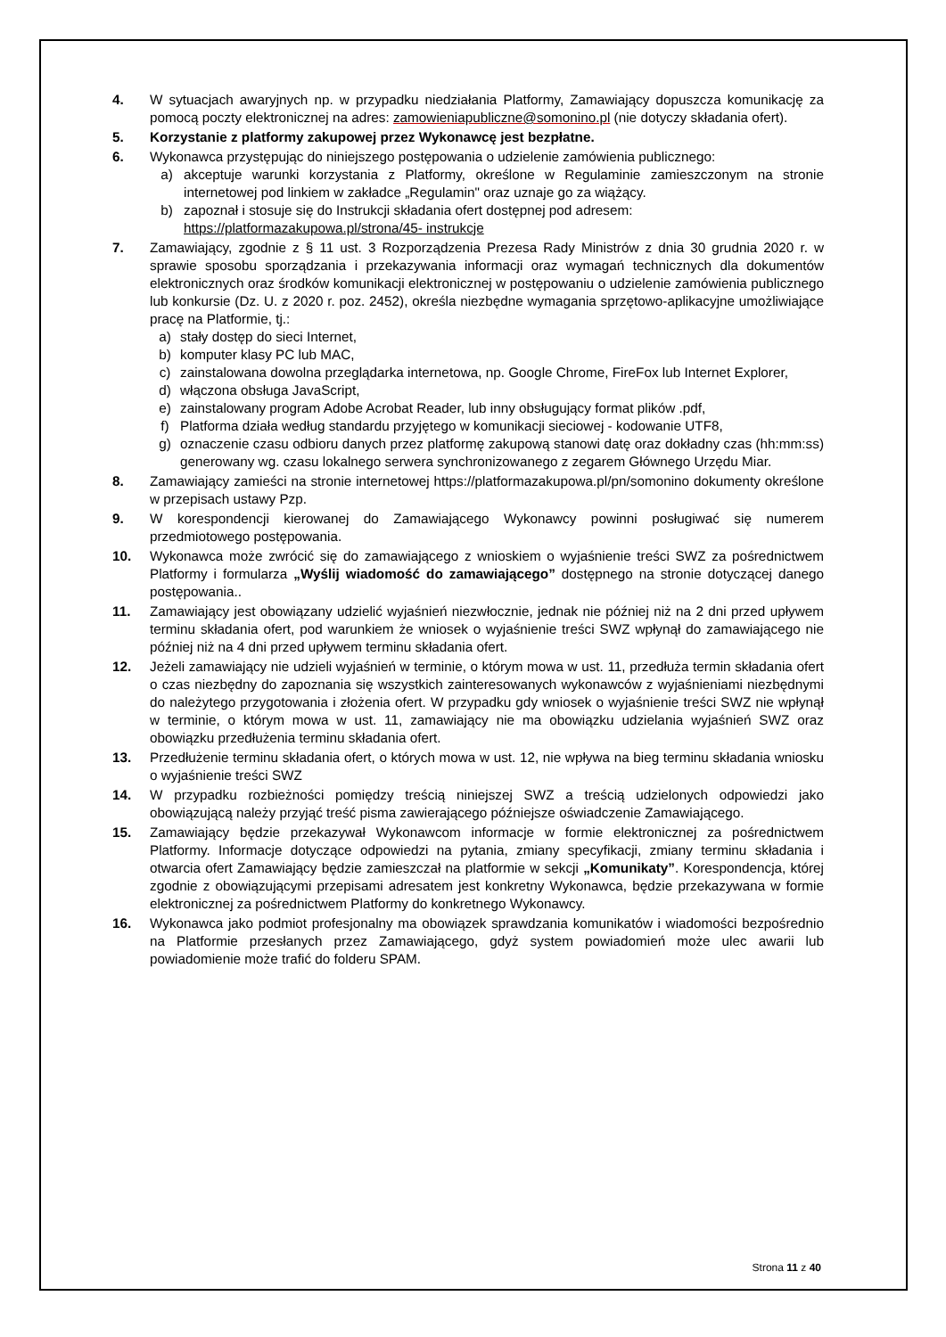4. W sytuacjach awaryjnych np. w przypadku niedziałania Platformy, Zamawiający dopuszcza komunikację za pomocą poczty elektronicznej na adres: zamowieniapubliczne@somonino.pl (nie dotyczy składania ofert).
5. Korzystanie z platformy zakupowej przez Wykonawcę jest bezpłatne.
6. Wykonawca przystępując do niniejszego postępowania o udzielenie zamówienia publicznego:
a) akceptuje warunki korzystania z Platformy, określone w Regulaminie zamieszczonym na stronie internetowej pod linkiem w zakładce „Regulamin" oraz uznaje go za wiążący.
b) zapoznał i stosuje się do Instrukcji składania ofert dostępnej pod adresem:
https://platformazakupowa.pl/strona/45- instrukcje
7. Zamawiający, zgodnie z § 11 ust. 3 Rozporządzenia Prezesa Rady Ministrów z dnia 30 grudnia 2020 r. w sprawie sposobu sporządzania i przekazywania informacji oraz wymagań technicznych dla dokumentów elektronicznych oraz środków komunikacji elektronicznej w postępowaniu o udzielenie zamówienia publicznego lub konkursie (Dz. U. z 2020 r. poz. 2452), określa niezbędne wymagania sprzętowo-aplikacyjne umożliwiające pracę na Platformie, tj.:
a) stały dostęp do sieci Internet,
b) komputer klasy PC lub MAC,
c) zainstalowana dowolna przeglądarka internetowa, np. Google Chrome, FireFox lub Internet Explorer,
d) włączona obsługa JavaScript,
e) zainstalowany program Adobe Acrobat Reader, lub inny obsługujący format plików .pdf,
f) Platforma działa według standardu przyjętego w komunikacji sieciowej - kodowanie UTF8,
g) oznaczenie czasu odbioru danych przez platformę zakupową stanowi datę oraz dokładny czas (hh:mm:ss) generowany wg. czasu lokalnego serwera synchronizowanego z zegarem Głównego Urzędu Miar.
8. Zamawiający zamieści na stronie internetowej https://platformazakupowa.pl/pn/somonino dokumenty określone w przepisach ustawy Pzp.
9. W korespondencji kierowanej do Zamawiającego Wykonawcy powinni posługiwać się numerem przedmiotowego postępowania.
10. Wykonawca może zwrócić się do zamawiającego z wnioskiem o wyjaśnienie treści SWZ za pośrednictwem Platformy i formularza „Wyślij wiadomość do zamawiającego” dostępnego na stronie dotyczącej danego postępowania..
11. Zamawiający jest obowiązany udzielić wyjaśnień niezwłocznie, jednak nie później niż na 2 dni przed upływem terminu składania ofert, pod warunkiem że wniosek o wyjaśnienie treści SWZ wpłynął do zamawiającego nie później niż na 4 dni przed upływem terminu składania ofert.
12. Jeżeli zamawiający nie udzieli wyjaśnień w terminie, o którym mowa w ust. 11, przedłuża termin składania ofert o czas niezbędny do zapoznania się wszystkich zainteresowanych wykonawców z wyjaśnieniami niezbędnymi do należytego przygotowania i złożenia ofert. W przypadku gdy wniosek o wyjaśnienie treści SWZ nie wpłynął w terminie, o którym mowa w ust. 11, zamawiający nie ma obowiązku udzielania wyjaśnień SWZ oraz obowiązku przedłużenia terminu składania ofert.
13. Przedłużenie terminu składania ofert, o których mowa w ust. 12, nie wpływa na bieg terminu składania wniosku o wyjaśnienie treści SWZ
14. W przypadku rozbieżności pomiędzy treścią niniejszej SWZ a treścią udzielonych odpowiedzi jako obowiązującą należy przyjąć treść pisma zawierającego późniejsze oświadczenie Zamawiającego.
15. Zamawiający będzie przekazywał Wykonawcom informacje w formie elektronicznej za pośrednictwem Platformy. Informacje dotyczące odpowiedzi na pytania, zmiany specyfikacji, zmiany terminu składania i otwarcia ofert Zamawiający będzie zamieszczał na platformie w sekcji „Komunikaty”. Korespondencja, której zgodnie z obowiązującymi przepisami adresatem jest konkretny Wykonawca, będzie przekazywana w formie elektronicznej za pośrednictwem Platformy do konkretnego Wykonawcy.
16. Wykonawca jako podmiot profesjonalny ma obowiązek sprawdzania komunikatów i wiadomości bezpośrednio na Platformie przesłanych przez Zamawiającego, gdyż system powiadomień może ulec awarii lub powiadomienie może trafić do folderu SPAM.
Strona 11 z 40